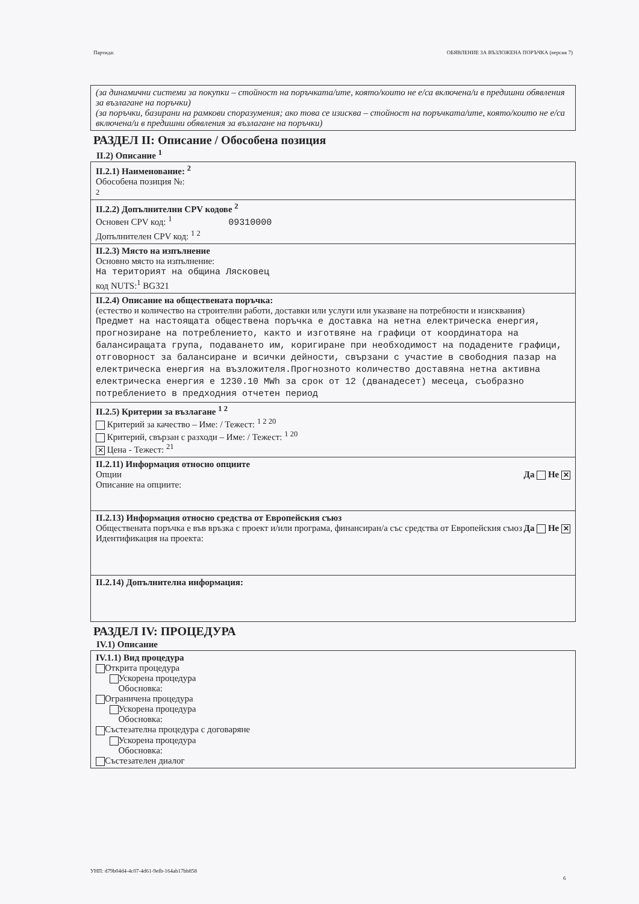Партида: ОБЯВЛЕНИЕ ЗА ВЪЗЛОЖЕНА ПОРЪЧКА (версия 7)
(за динамични системи за покупки – стойност на поръчката/ите, която/които не е/са включена/и в предишни обявления за възлагане на поръчки)
(за поръчки, базирани на рамкови споразумения; ако това се изисква – стойност на поръчката/ите, която/които не е/са включена/и в предишни обявления за възлагане на поръчки)
РАЗДЕЛ II: Описание / Обособена позиция
II.2) Описание <sup>1</sup>
II.2.1) Наименование: <sup>2</sup>
Обособена позиция №:
2
II.2.2) Допълнителни CPV кодове <sup>2</sup>
Основен CPV код: <sup>1</sup> 09310000
Допълнителен CPV код: <sup>1 2</sup>
II.2.3) Място на изпълнение
Основно място на изпълнение:
На територият на община Лясковец
код NUTS:<sup>1</sup> BG321
II.2.4) Описание на обществената поръчка:
(естество и количество на строителни работи, доставки или услуги или указване на потребности и изисквания)
Предмет на настоящата обществена поръчка е доставка на нетна електрическа енергия, прогнозиране на потреблението, както и изготвяне на графици от координатора на балансиращата група, подаването им, коригиране при необходимост на подадените графици, отговорност за балансиране и всички дейности, свързани с участие в свободния пазар на електрическа енергия на възложителя.Прогнозното количество доставяна нетна активна електрическа енергия е 1230.10 MWh за срок от 12 (дванадесет) месеца, съобразно потреблението в предходния отчетен период
II.2.5) Критерии за възлагане <sup>1 2</sup>
Критерий за качество – Име: / Тежест: <sup>1 2 20</sup>
Критерий, свързан с разходи – Име: / Тежест: <sup>1 20</sup>
✕ Цена - Тежест: <sup>21</sup>
II.2.11) Информация относно опциите
Опции
Описание на опциите: Да Не ✕
II.2.13) Информация относно средства от Европейския съюз
Обществената поръчка е във връзка с проект и/или програма, финансиран/а със средства от Европейския съюз
Идентификация на проекта: Да Не ✕
II.2.14) Допълнителна информация:
РАЗДЕЛ IV: ПРОЦЕДУРА
IV.1) Описание
IV.1.1) Вид процедура
Открита процедура
   Ускорена процедура
   Обосновка:
Ограничена процедура
   Ускорена процедура
   Обосновка:
Състезателна процедура с договаряне
   Ускорена процедура
   Обосновка:
Състезателен диалог
УНП: d79b04d4-4c07-4d61-9efb-164ab17bb858
6